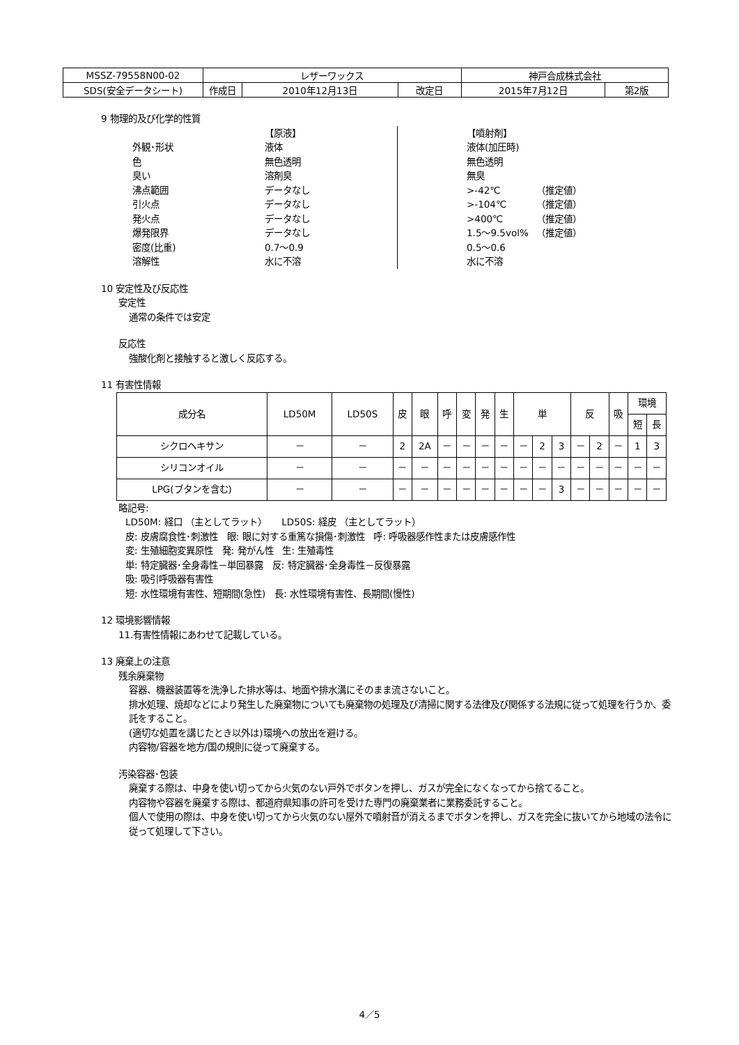| MSSZ-79558N00-02 | レザーワックス | | | 神戸合成株式会社 | |
| SDS(安全データシート) | 作成日 | 2010年12月13日 | 改定日 | 2015年7月12日 | 第2版 |
9 物理的及び化学的性質
【原液】 【噴射剤】 外観･形状 液体 液体(加圧時) 色 無色透明 無色透明 臭い 溶剤臭 無臭 沸点範囲 データなし >-42℃ （推定値） 引火点 データなし >-104℃ （推定値） 発火点 データなし >400℃ （推定値） 爆発限界 データなし 1.5～9.5vol% （推定値） 密度(比重) 0.7～0.9 0.5～0.6 溶解性 水に不溶 水に不溶
10 安定性及び反応性
安定性
通常の条件では安定
反応性
強酸化剤と接触すると激しく反応する。
11 有害性情報
| 成分名 | LD50M | LD50S | 皮 | 眼 | 呼 | 変 | 発 | 生 | 単 | | | 反 | | 吸 | 環境 | |
| --- | --- | --- | --- | --- | --- | --- | --- | --- | --- | --- | --- | --- | --- | --- | --- | --- |
| | | | | | | | | | | | | | | | 短 | 長 |
| シクロヘキサン | － | － | 2 | 2A | － | － | － | － | － | 2 | 3 | － | 2 | － | 1 | 3 |
| シリコンオイル | － | － | － | － | － | － | － | － | － | － | － | － | － | － | － | － |
| LPG(ブタンを含む) | － | － | － | － | － | － | － | － | － | － | 3 | － | － | － | － | － |
略記号:
LD50M: 経口 （主としてラット） LD50S: 経皮 （主としてラット）
皮: 皮膚腐食性･刺激性 眼: 眼に対する重篤な損傷･刺激性 呼: 呼吸器感作性または皮膚感作性
変: 生殖細胞変異原性 発: 発がん性 生: 生殖毒性
単: 特定臓器･全身毒性－単回暴露 反: 特定臓器･全身毒性－反復暴露
吸: 吸引呼吸器有害性
短: 水性環境有害性、短期間(急性) 長: 水性環境有害性、長期間(慢性)
12 環境影響情報
11.有害性情報にあわせて記載している。
13 廃棄上の注意
残余廃棄物
容器、機器装置等を洗浄した排水等は、地面や排水溝にそのまま流さないこと。
排水処理、焼却などにより発生した廃棄物についても廃棄物の処理及び清掃に関する法律及び関係する法規に従って処理を行うか、委託をすること。
(適切な処置を講じたとき以外は)環境への放出を避ける。
内容物/容器を地方/国の規則に従って廃棄する。
汚染容器･包装
廃棄する際は、中身を使い切ってから火気のない戸外でボタンを押し、ガスが完全になくなってから捨てること。
内容物や容器を廃棄する際は、都道府県知事の許可を受けた専門の廃棄業者に業務委託すること。
個人で使用の際は、中身を使い切ってから火気のない屋外で噴射音が消えるまでボタンを押し、ガスを完全に抜いてから地域の法令に従って処理して下さい。
4／5